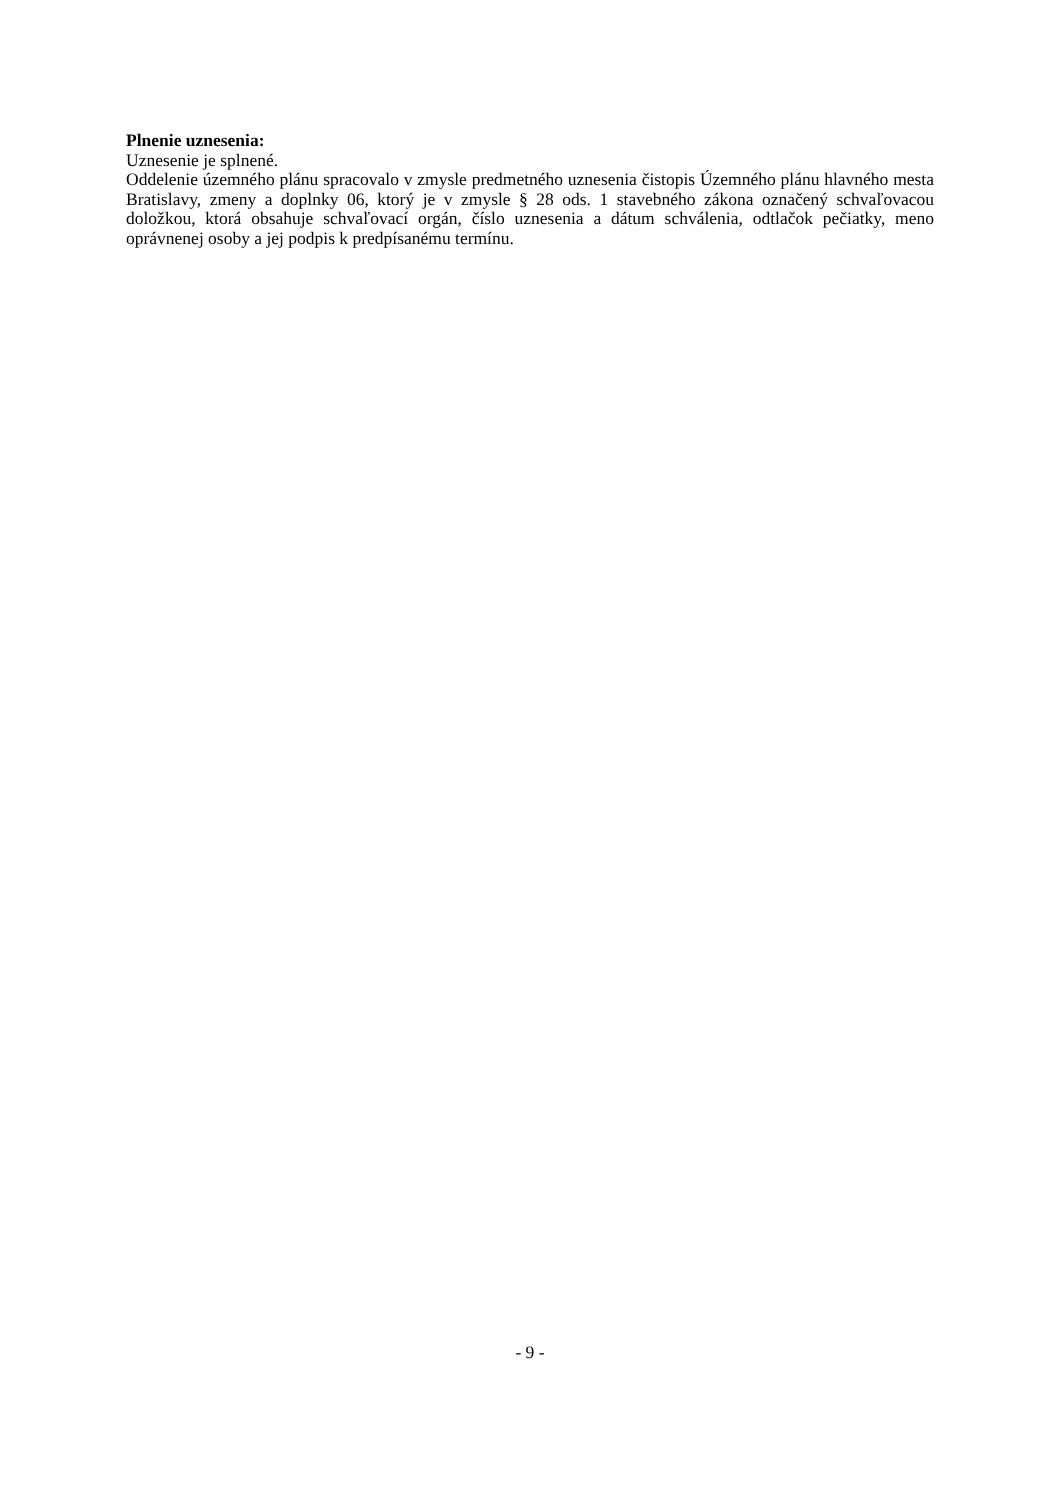Plnenie uznesenia:
Uznesenie je splnené.
Oddelenie územného plánu spracovalo v zmysle predmetného uznesenia čistopis Územného plánu hlavného mesta Bratislavy, zmeny a doplnky 06, ktorý je v zmysle § 28 ods. 1 stavebného zákona označený schvaľovacou doložkou, ktorá obsahuje schvaľovací orgán, číslo uznesenia a dátum schválenia, odtlačok pečiatky, meno oprávnenej osoby a jej podpis k predpísanému termínu.
- 9 -